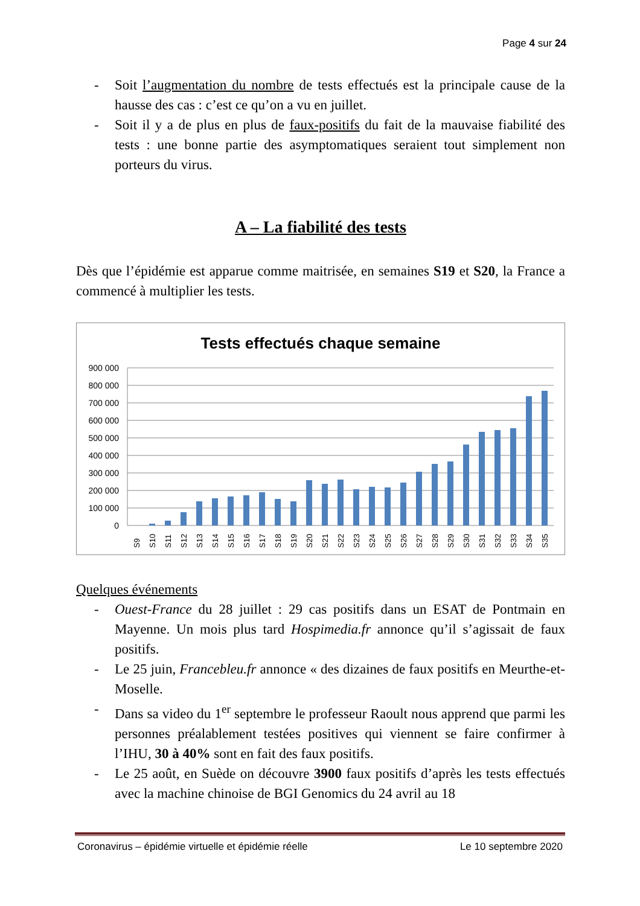Page 4 sur 24
- Soit l’augmentation du nombre de tests effectués est la principale cause de la hausse des cas : c’est ce qu’on a vu en juillet.
- Soit il y a de plus en plus de faux-positifs du fait de la mauvaise fiabilité des tests : une bonne partie des asymptomatiques seraient tout simplement non porteurs du virus.
A – La fiabilité des tests
Dès que l’épidémie est apparue comme maitrisée, en semaines S19 et S20, la France a commencé à multiplier les tests.
Tests effectués chaque semaine
900 000
800 000
700 000
600 000
500 000
400 000
300 000
200 000
100 000
0
S9
S10
S11
S12
S13
S14
S15
S16
S17
S18
S19
S20
S21
S22
S23
S24
S25
S26
S27
S28
S29
S30
S31
S32
S33
S34
S35
Quelques événements
- Ouest-France du 28 juillet : 29 cas positifs dans un ESAT de Pontmain en Mayenne. Un mois plus tard Hospimedia.fr annonce qu’il s’agissait de faux positifs.
- Le 25 juin, Francebleu.fr annonce « des dizaines de faux positifs en Meurthe-et-Moselle.
- Dans sa video du 1<sup>er</sup> septembre le professeur Raoult nous apprend que parmi les personnes préalablement testées positives qui viennent se faire confirmer à l’IHU, 30 à 40% sont en fait des faux positifs.
- Le 25 août, en Suède on découvre 3900 faux positifs d’après les tests effectués avec la machine chinoise de BGI Genomics du 24 avril au 18
Coronavirus – épidémie virtuelle et épidémie réelle Le 10 septembre 2020